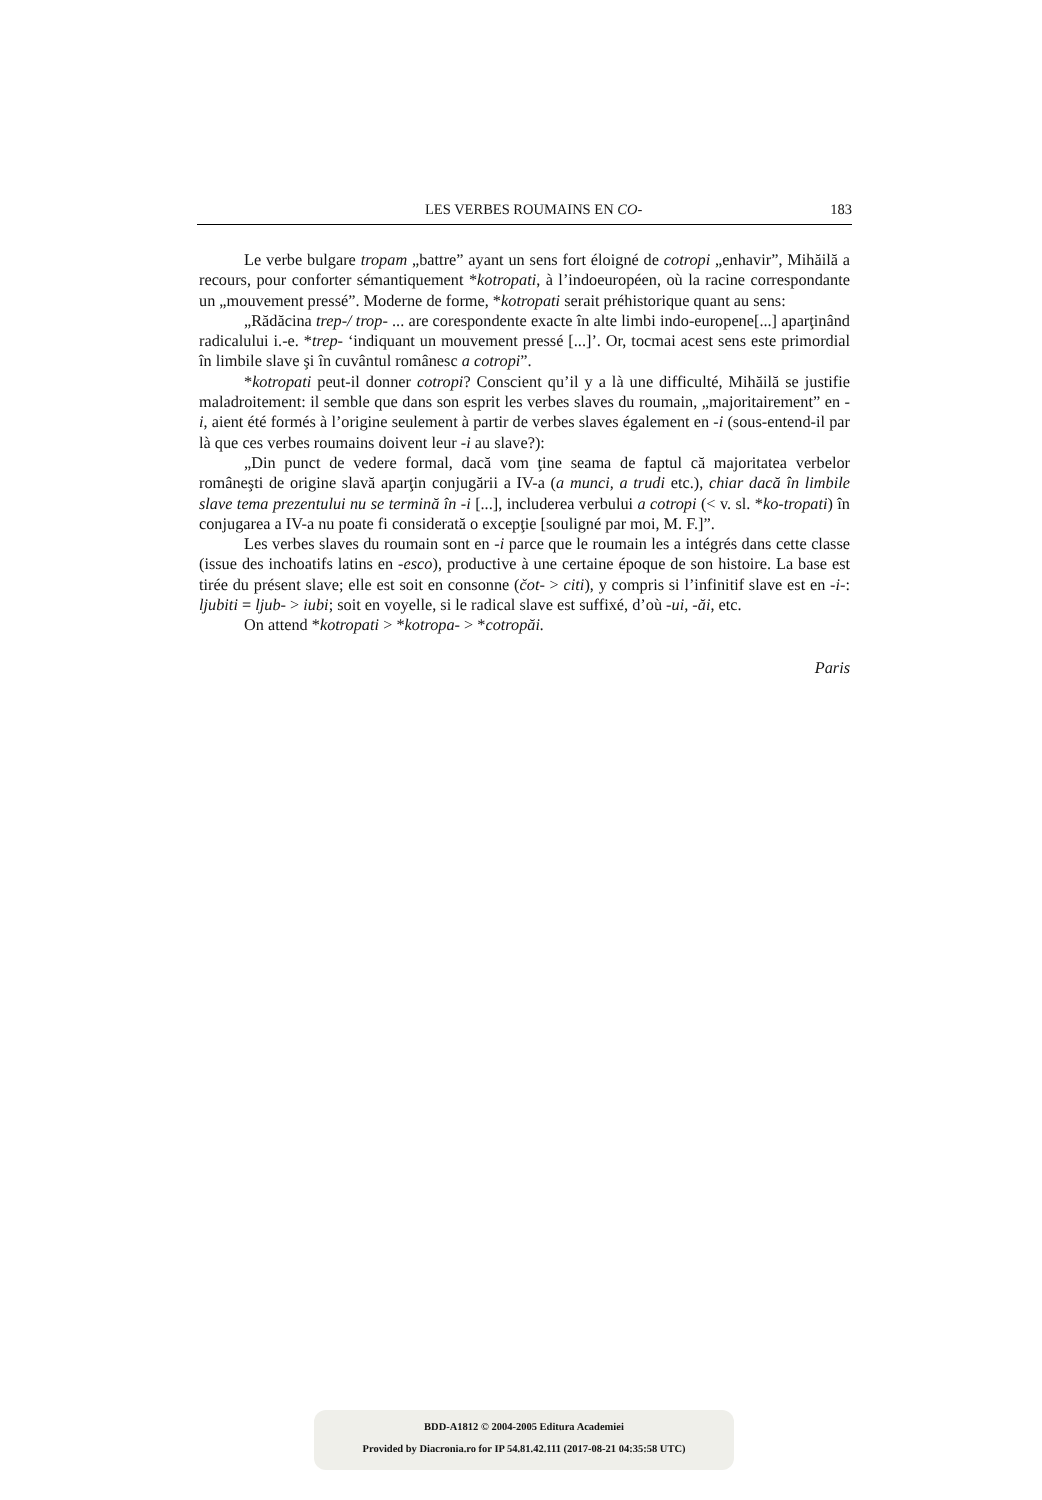LES VERBES ROUMAINS EN CO- 183
Le verbe bulgare tropam „battre” ayant un sens fort éloigné de cotropi „enhavir”, Mihăilă a recours, pour conforter sémantiquement *kotropati, à l’indoeuropéen, où la racine correspondante un „mouvement pressé”. Moderne de forme, *kotropati serait préhistorique quant au sens:
„Rădăcina trep-/ trop- ... are corespondente exacte în alte limbi indo-europene[...] aparţinând radicalului i.-e. *trep- ‘indiquant un mouvement pressé [...]’. Or, tocmai acest sens este primordial în limbile slave şi în cuvântul românesc a cotropi”.
*kotropati peut-il donner cotropi? Conscient qu’il y a là une difficulté, Mihăilă se justifie maladroitement: il semble que dans son esprit les verbes slaves du roumain, „majoritairement” en -i, aient été formés à l’origine seulement à partir de verbes slaves également en -i (sous-entend-il par là que ces verbes roumains doivent leur -i au slave?):
„Din punct de vedere formal, dacă vom ţine seama de faptul că majoritatea verbelor româneşti de origine slavă aparţin conjugării a IV-a (a munci, a trudi etc.), chiar dacă în limbile slave tema prezentului nu se termină în -i [...], includerea verbului a cotropi (< v. sl. *ko-tropati) în conjugarea a IV-a nu poate fi considerată o excepţie [souligné par moi, M. F.]”.
Les verbes slaves du roumain sont en -i parce que le roumain les a intégrés dans cette classe (issue des inchoatifs latins en -esco), productive à une certaine époque de son histoire. La base est tirée du présent slave; elle est soit en consonne (čot- > citi), y compris si l’infinitif slave est en -i-: ljubiti = ljub- > iubi; soit en voyelle, si le radical slave est suffixé, d’où -ui, -ăi, etc.
On attend *kotropati > *kotropa- > *cotropăi.
Paris
BDD-A1812 © 2004-2005 Editura Academiei
Provided by Diacronia.ro for IP 54.81.42.111 (2017-08-21 04:35:58 UTC)